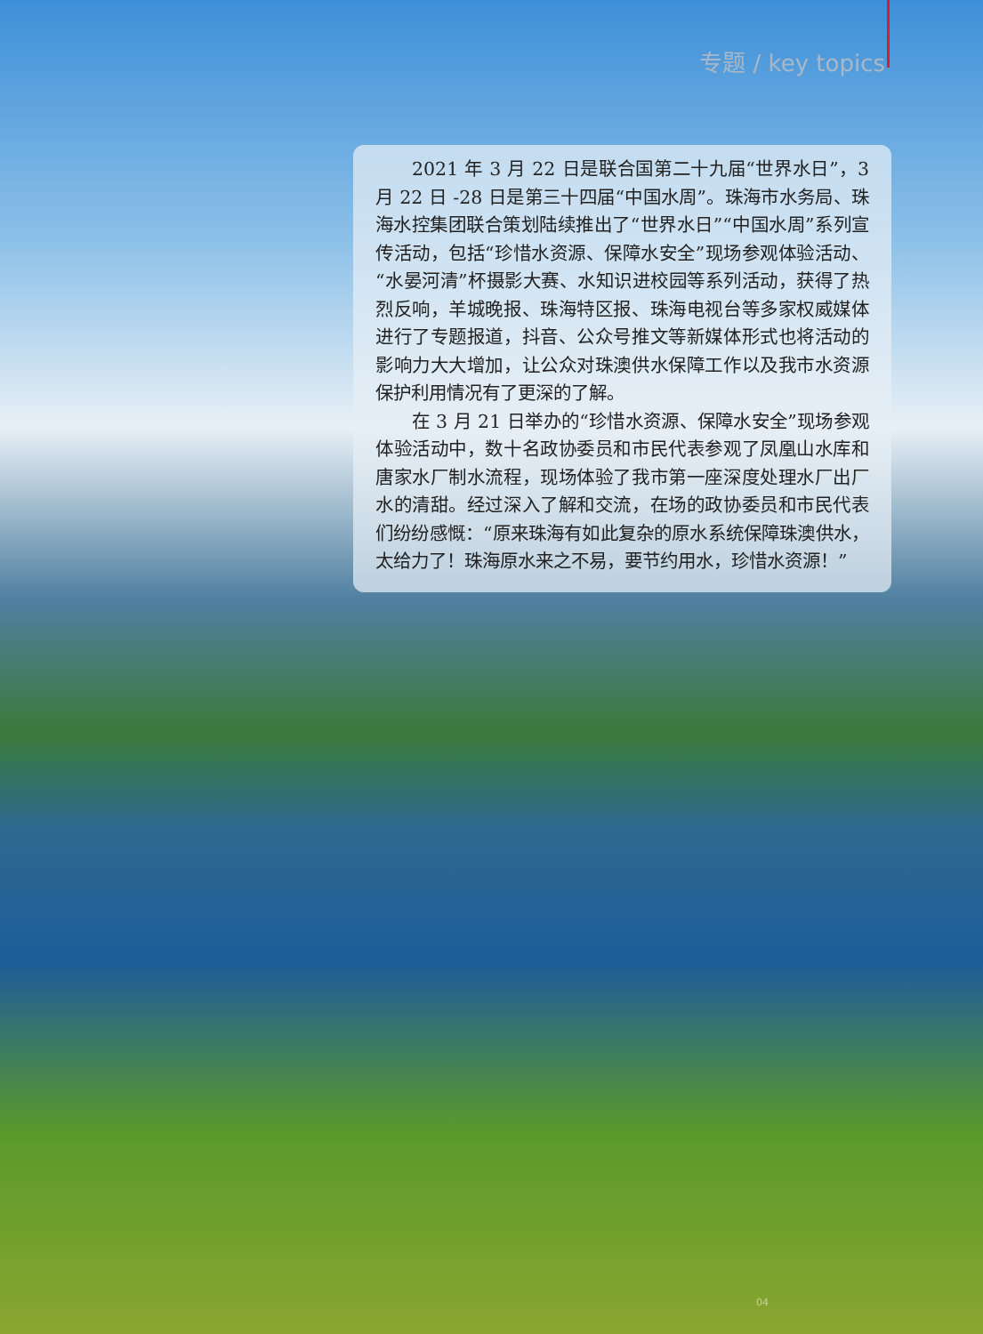专题 / key topics
2021 年 3 月 22 日是联合国第二十九届“世界水日”，3 月 22 日 -28 日是第三十四届“中国水周”。珠海市水务局、珠海水控集团联合策划陆续推出了“世界水日”“中国水周”系列宣传活动，包括“珍惜水资源、保障水安全”现场参观体验活动、“水晏河清”杯摄影大赛、水知识进校园等系列活动，获得了热烈反响，羊城晚报、珠海特区报、珠海电视台等多家权威媒体进行了专题报道，抖音、公众号推文等新媒体形式也将活动的影响力大大增加，让公众对珠澳供水保障工作以及我市水资源保护利用情况有了更深的了解。
在 3 月 21 日举办的“珍惜水资源、保障水安全”现场参观体验活动中，数十名政协委员和市民代表参观了凤凰山水库和唐家水厂制水流程，现场体验了我市第一座深度处理水厂出厂水的清甜。经过深入了解和交流，在场的政协委员和市民代表们纷纷感慨：“原来珠海有如此复杂的原水系统保障珠澳供水，太给力了！珠海原水来之不易，要节约用水，珍惜水资源！”
04